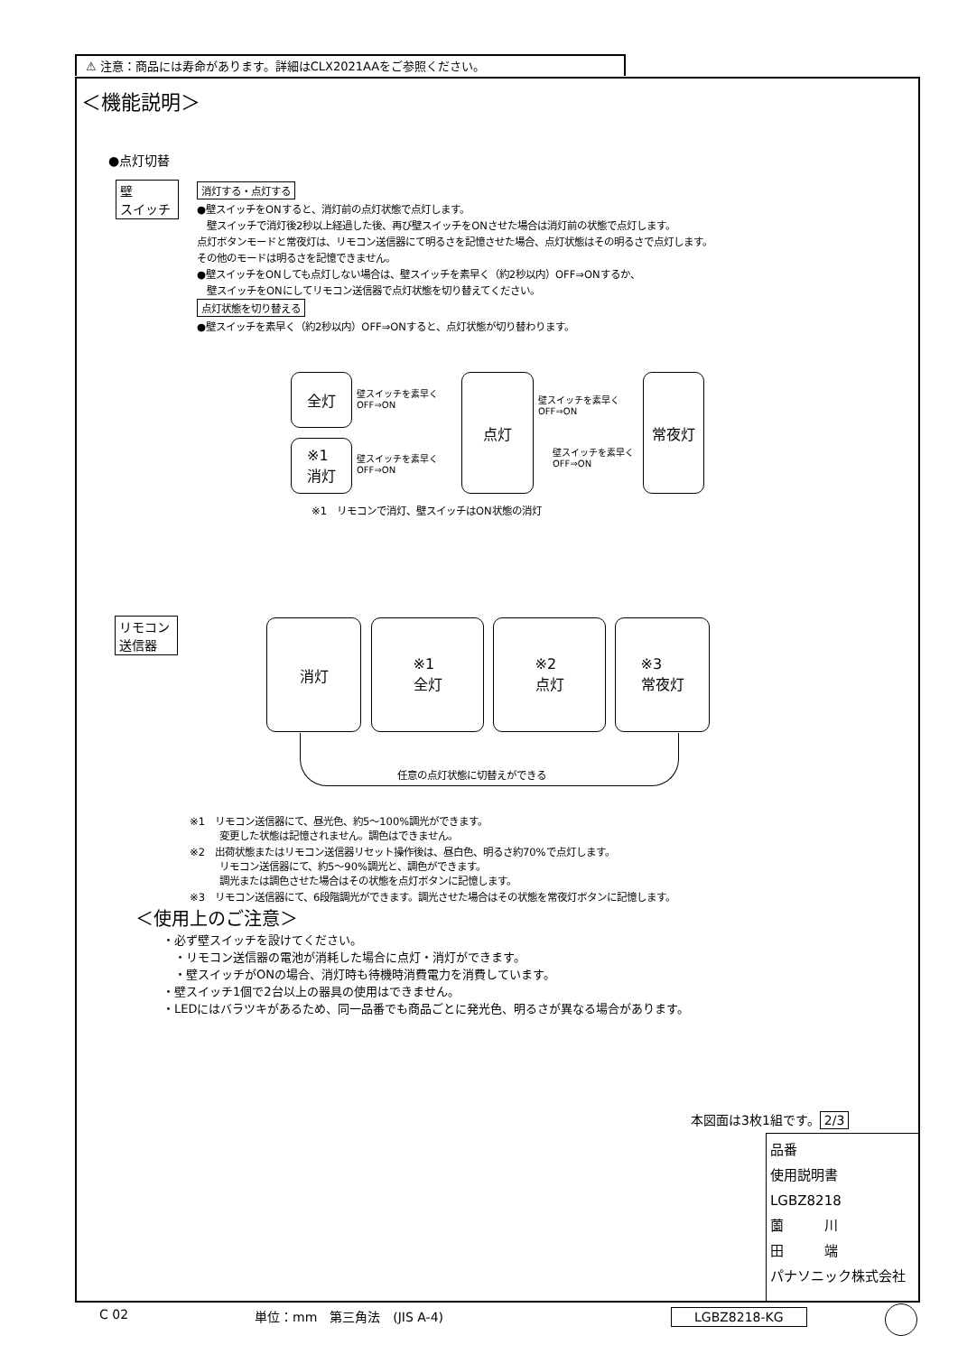⚠ 注意：商品には寿命があります。詳細はCLX2021AAをご参照ください。
＜機能説明＞
●点灯切替
壁
スイッチ
消灯する・点灯する
●壁スイッチをONすると、消灯前の点灯状態で点灯します。
　壁スイッチで消灯後2秒以上経過した後、再び壁スイッチをONさせた場合は消灯前の状態で点灯します。
点灯ボタンモードと常夜灯は、リモコン送信器にて明るさを記憶させた場合、点灯状態はその明るさで点灯します。
その他のモードは明るさを記憶できません。
●壁スイッチをONしても点灯しない場合は、壁スイッチを素早く（約2秒以内）OFF⇒ONするか、
　壁スイッチをONにしてリモコン送信器で点灯状態を切り替えてください。
点灯状態を切り替える
●壁スイッチを素早く（約2秒以内）OFF⇒ONすると、点灯状態が切り替わります。
全灯
※1
消灯
点灯 常夜灯
壁スイッチを素早く
OFF⇒ON
壁スイッチを素早く
OFF⇒ON
壁スイッチを素早く
OFF⇒ON
壁スイッチを素早く
OFF⇒ON
※1　リモコンで消灯、壁スイッチはON状態の消灯
リモコン
送信器
消灯
※1
全灯
※2
点灯
※3
常夜灯
任意の点灯状態に切替えができる
※1　リモコン送信器にて、昼光色、約5～100%調光ができます。
　　　変更した状態は記憶されません。調色はできません。
※2　出荷状態またはリモコン送信器リセット操作後は、昼白色、明るさ約70%で点灯します。
　　　リモコン送信器にて、約5～90%調光と、調色ができます。
　　　調光または調色させた場合はその状態を点灯ボタンに記憶します。
※3　リモコン送信器にて、6段階調光ができます。調光させた場合はその状態を常夜灯ボタンに記憶します。
＜使用上のご注意＞
・必ず壁スイッチを設けてください。
　・リモコン送信器の電池が消耗した場合に点灯・消灯ができます。
　・壁スイッチがONの場合、消灯時も待機時消費電力を消費しています。
・壁スイッチ1個で2台以上の器具の使用はできません。
・LEDにはバラツキがあるため、同一品番でも商品ごとに発光色、明るさが異なる場合があります。
本図面は3枚1組です。 2/3
品番
使用説明書
LGBZ8218
薗　　　川
田　　　端
パナソニック株式会社
C 02 単位：mm　第三角法　(JIS A-4) LGBZ8218-KG